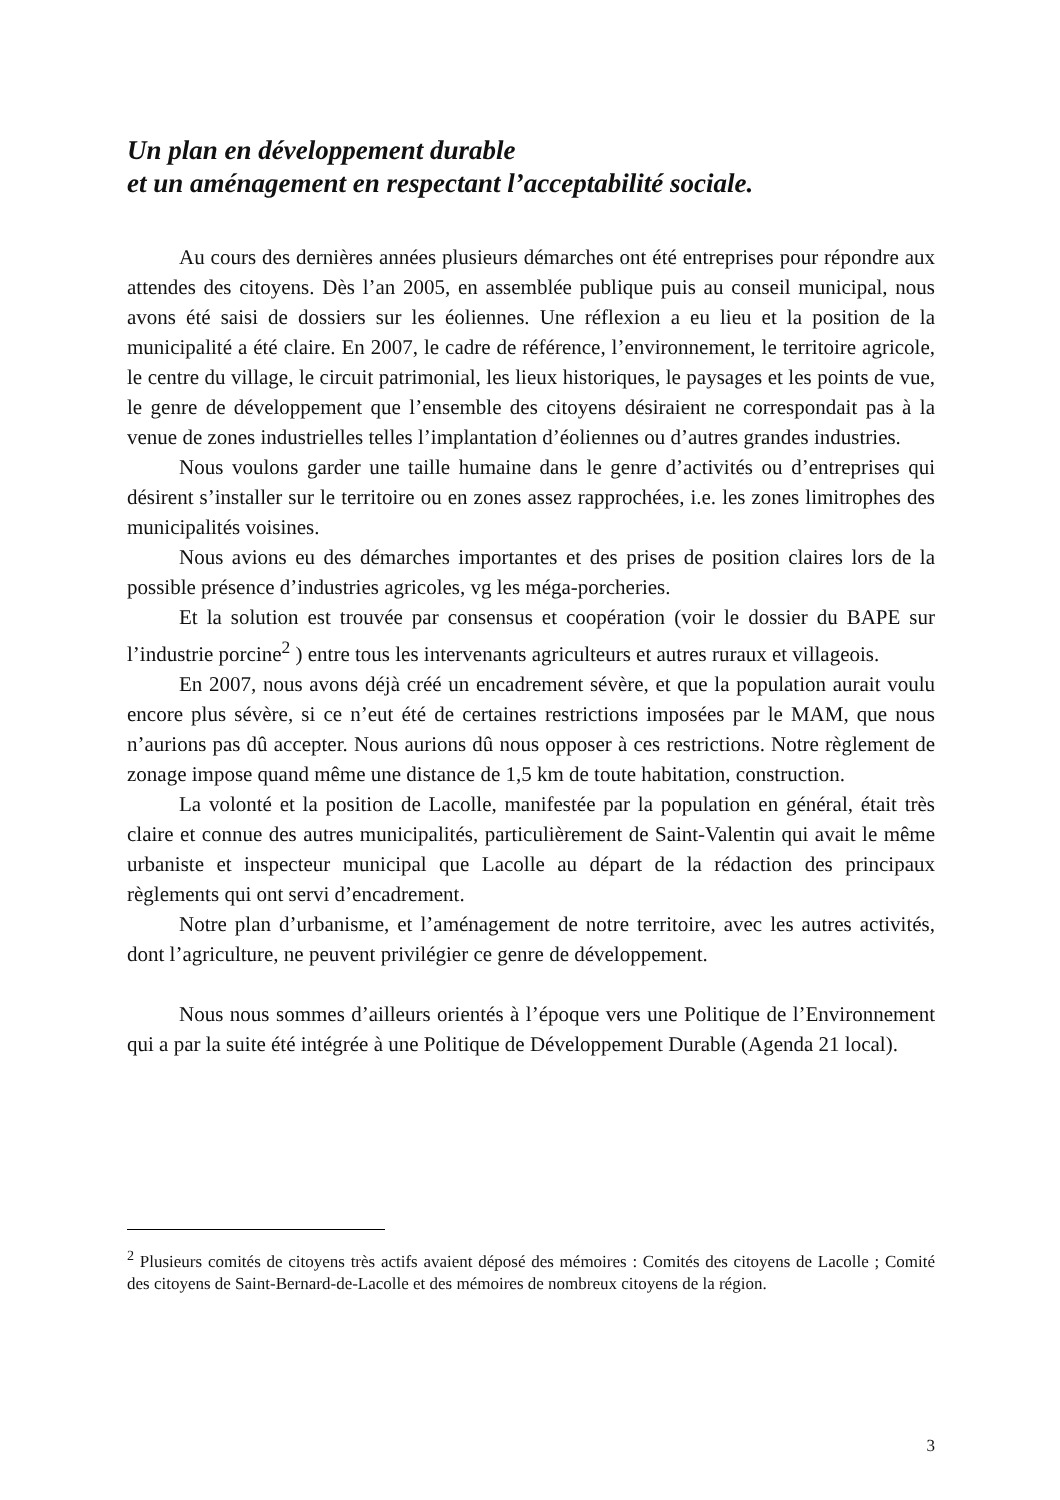Un plan en développement durable
et un aménagement en respectant l’acceptabilité sociale.
Au cours des dernières années plusieurs démarches ont été entreprises pour répondre aux attendes des citoyens. Dès l’an 2005, en assemblée publique puis au conseil municipal, nous avons été saisi de dossiers sur les éoliennes. Une réflexion a eu lieu et la position de la municipalité a été claire. En 2007, le cadre de référence, l’environnement, le territoire agricole, le centre du village, le circuit patrimonial, les lieux historiques, le paysages et les points de vue, le genre de développement que l’ensemble des citoyens désiraient ne correspondait pas à la venue de zones industrielles telles l’implantation d’éoliennes ou d’autres grandes industries.
Nous voulons garder une taille humaine dans le genre d’activités ou d’entreprises qui désirent s’installer sur le territoire ou en zones assez rapprochées, i.e. les zones limitrophes des municipalités voisines.
Nous avions eu des démarches importantes et des prises de position claires lors de la possible présence d’industries agricoles, vg les méga-porcheries.
Et la solution est trouvée par consensus et coopération (voir le dossier du BAPE sur l’industrie porcine<sup>2</sup> ) entre tous les intervenants agriculteurs et autres ruraux et villageois.
En 2007, nous avons déjà créé un encadrement sévère, et que la population aurait voulu encore plus sévère, si ce n’eut été de certaines restrictions imposées par le MAM, que nous n’aurions pas dû accepter. Nous aurions dû nous opposer à ces restrictions. Notre règlement de zonage impose quand même une distance de 1,5 km de toute habitation, construction.
La volonté et la position de Lacolle, manifestée par la population en général, était très claire et connue des autres municipalités, particulièrement de Saint-Valentin qui avait le même urbaniste et inspecteur municipal que Lacolle au départ de la rédaction des principaux règlements qui ont servi d’encadrement.
Notre plan d’urbanisme, et l’aménagement de notre territoire, avec les autres activités, dont l’agriculture, ne peuvent privilégier ce genre de développement.
Nous nous sommes d’ailleurs orientés à l’époque vers une Politique de l’Environnement qui a par la suite été intégrée à une Politique de Développement Durable (Agenda 21 local).
<sup>2</sup> Plusieurs comités de citoyens très actifs avaient déposé des mémoires : Comités des citoyens de Lacolle ; Comité des citoyens de Saint-Bernard-de-Lacolle et des mémoires de nombreux citoyens de la région.
3